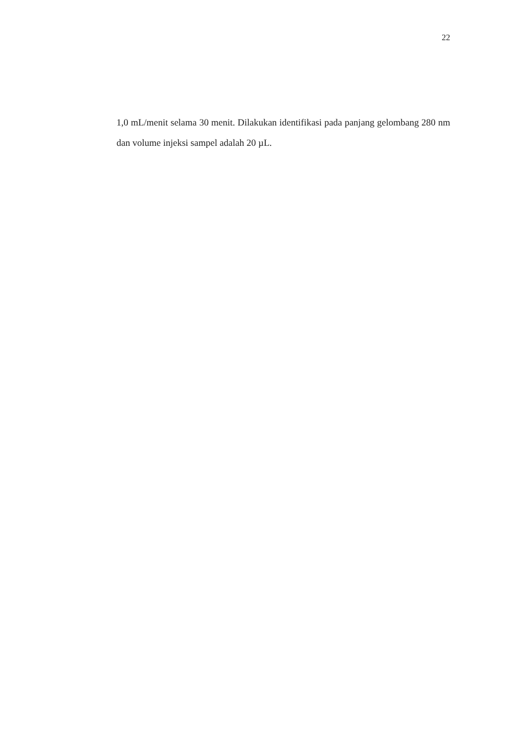22
1,0 mL/menit selama 30 menit. Dilakukan identifikasi pada panjang gelombang 280 nm dan volume injeksi sampel adalah 20 µL.